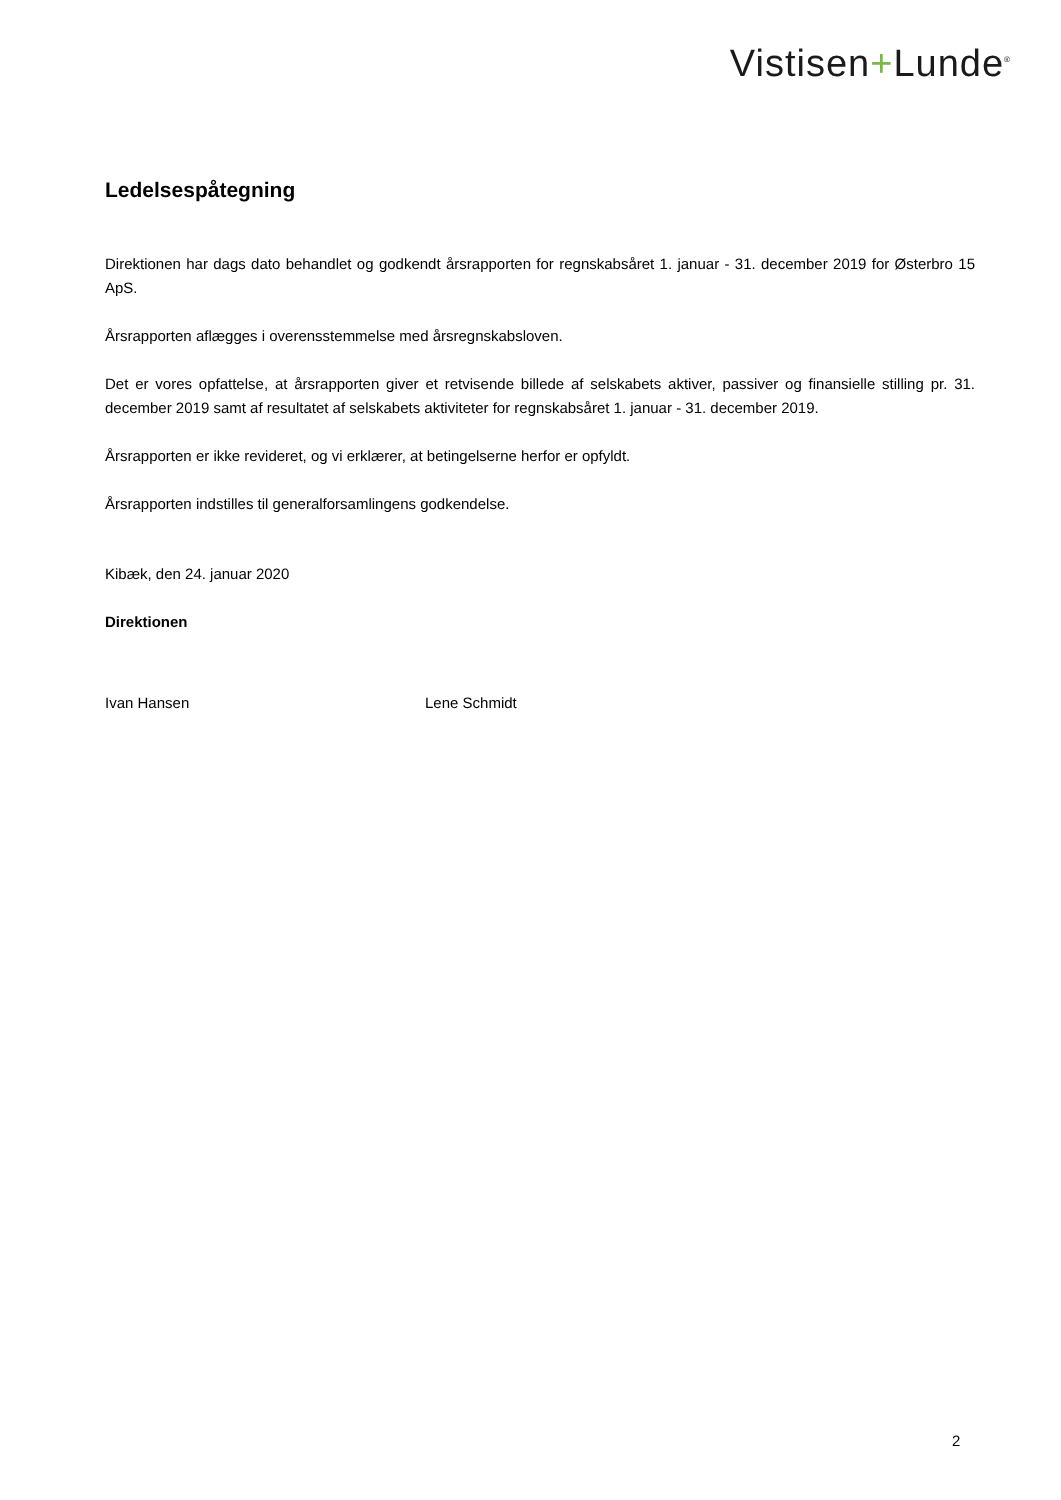Vistisen+Lunde<sup>®</sup>
Ledelsespåtegning
Direktionen har dags dato behandlet og godkendt årsrapporten for regnskabsåret 1. januar - 31. december 2019 for Østerbro 15 ApS.
Årsrapporten aflægges i overensstemmelse med årsregnskabsloven.
Det er vores opfattelse, at årsrapporten giver et retvisende billede af selskabets aktiver, passiver og finansielle stilling pr. 31. december 2019 samt af resultatet af selskabets aktiviteter for regnskabsåret 1. januar - 31. december 2019.
Årsrapporten er ikke revideret, og vi erklærer, at betingelserne herfor er opfyldt.
Årsrapporten indstilles til generalforsamlingens godkendelse.
Kibæk, den 24. januar 2020
Direktionen
Ivan Hansen Lene Schmidt
2